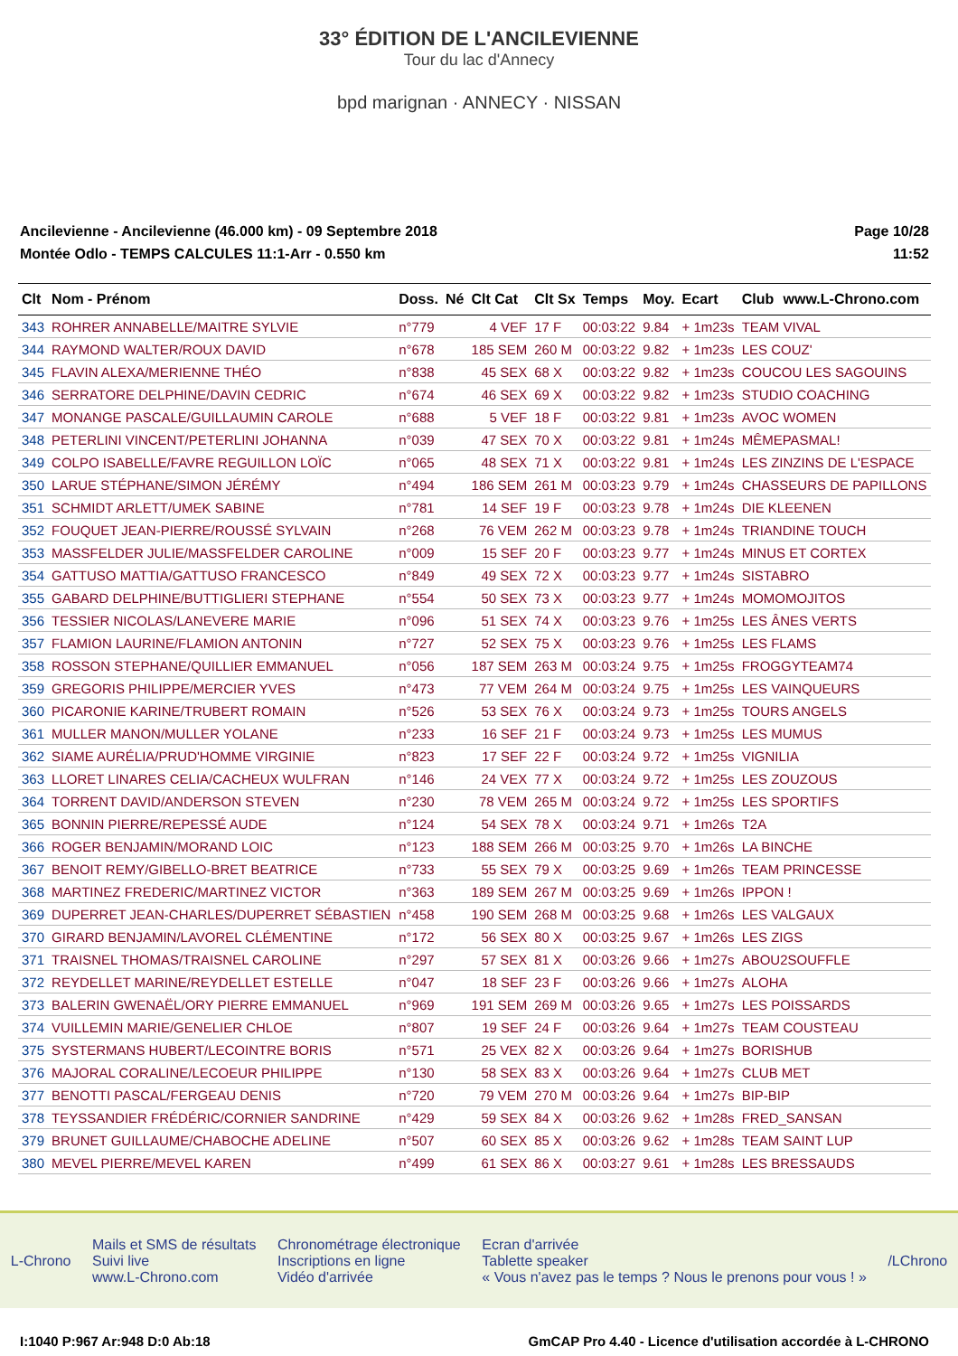33° ÉDITION DE L'ANCILEVIENNE
Tour du lac d'Annecy
bpd marignan · ANNECY · NISSAN
Ancilevienne - Ancilevienne (46.000 km) - 09 Septembre 2018
Montée Odlo - TEMPS CALCULES 11:1-Arr - 0.550 km
Page 10/28
11:52
| Clt | Nom - Prénom | Doss. | Né | Clt Cat | Clt Sx | Temps | Moy. | Ecart | Club | www.L-Chrono.com |
| --- | --- | --- | --- | --- | --- | --- | --- | --- | --- | --- |
| 343 | ROHRER ANNABELLE/MAITRE SYLVIE | n°779 | | 4 VEF | 17 F | 00:03:22 | 9.84 | + 1m23s | TEAM VIVAL | |
| 344 | RAYMOND WALTER/ROUX DAVID | n°678 | | 185 SEM | 260 M | 00:03:22 | 9.82 | + 1m23s | LES COUZ' | |
| 345 | FLAVIN ALEXA/MERIENNE THÉO | n°838 | | 45 SEX | 68 X | 00:03:22 | 9.82 | + 1m23s | COUCOU LES SAGOUINS | |
| 346 | SERRATORE DELPHINE/DAVIN CEDRIC | n°674 | | 46 SEX | 69 X | 00:03:22 | 9.82 | + 1m23s | STUDIO COACHING | |
| 347 | MONANGE PASCALE/GUILLAUMIN CAROLE | n°688 | | 5 VEF | 18 F | 00:03:22 | 9.81 | + 1m23s | AVOC WOMEN | |
| 348 | PETERLINI VINCENT/PETERLINI JOHANNA | n°039 | | 47 SEX | 70 X | 00:03:22 | 9.81 | + 1m24s | MÊMEPASMAL! | |
| 349 | COLPO ISABELLE/FAVRE REGUILLON LOÏC | n°065 | | 48 SEX | 71 X | 00:03:22 | 9.81 | + 1m24s | LES ZINZINS DE L'ESPACE | |
| 350 | LARUE STÉPHANE/SIMON JÉRÉMY | n°494 | | 186 SEM | 261 M | 00:03:23 | 9.79 | + 1m24s | CHASSEURS DE PAPILLONS | |
| 351 | SCHMIDT ARLETT/UMEK SABINE | n°781 | | 14 SEF | 19 F | 00:03:23 | 9.78 | + 1m24s | DIE KLEENEN | |
| 352 | FOUQUET JEAN-PIERRE/ROUSSÉ SYLVAIN | n°268 | | 76 VEM | 262 M | 00:03:23 | 9.78 | + 1m24s | TRIANDINE TOUCH | |
| 353 | MASSFELDER JULIE/MASSFELDER CAROLINE | n°009 | | 15 SEF | 20 F | 00:03:23 | 9.77 | + 1m24s | MINUS ET CORTEX | |
| 354 | GATTUSO MATTIA/GATTUSO FRANCESCO | n°849 | | 49 SEX | 72 X | 00:03:23 | 9.77 | + 1m24s | SISTABRO | |
| 355 | GABARD DELPHINE/BUTTIGLIERI STEPHANE | n°554 | | 50 SEX | 73 X | 00:03:23 | 9.77 | + 1m24s | MOMOMOJITOS | |
| 356 | TESSIER NICOLAS/LANEVERE MARIE | n°096 | | 51 SEX | 74 X | 00:03:23 | 9.76 | + 1m25s | LES ÂNES VERTS | |
| 357 | FLAMION LAURINE/FLAMION ANTONIN | n°727 | | 52 SEX | 75 X | 00:03:23 | 9.76 | + 1m25s | LES FLAMS | |
| 358 | ROSSON STEPHANE/QUILLIER EMMANUEL | n°056 | | 187 SEM | 263 M | 00:03:24 | 9.75 | + 1m25s | FROGGYTEAM74 | |
| 359 | GREGORIS PHILIPPE/MERCIER YVES | n°473 | | 77 VEM | 264 M | 00:03:24 | 9.75 | + 1m25s | LES VAINQUEURS | |
| 360 | PICARONIE KARINE/TRUBERT ROMAIN | n°526 | | 53 SEX | 76 X | 00:03:24 | 9.73 | + 1m25s | TOURS ANGELS | |
| 361 | MULLER MANON/MULLER YOLANE | n°233 | | 16 SEF | 21 F | 00:03:24 | 9.73 | + 1m25s | LES MUMUS | |
| 362 | SIAME AURÉLIA/PRUD'HOMME VIRGINIE | n°823 | | 17 SEF | 22 F | 00:03:24 | 9.72 | + 1m25s | VIGNILIA | |
| 363 | LLORET LINARES CELIA/CACHEUX WULFRAN | n°146 | | 24 VEX | 77 X | 00:03:24 | 9.72 | + 1m25s | LES ZOUZOUS | |
| 364 | TORRENT DAVID/ANDERSON STEVEN | n°230 | | 78 VEM | 265 M | 00:03:24 | 9.72 | + 1m25s | LES SPORTIFS | |
| 365 | BONNIN PIERRE/REPESSÉ AUDE | n°124 | | 54 SEX | 78 X | 00:03:24 | 9.71 | + 1m26s | T2A | |
| 366 | ROGER BENJAMIN/MORAND LOIC | n°123 | | 188 SEM | 266 M | 00:03:25 | 9.70 | + 1m26s | LA BINCHE | |
| 367 | BENOIT REMY/GIBELLO-BRET BEATRICE | n°733 | | 55 SEX | 79 X | 00:03:25 | 9.69 | + 1m26s | TEAM PRINCESSE | |
| 368 | MARTINEZ FREDERIC/MARTINEZ VICTOR | n°363 | | 189 SEM | 267 M | 00:03:25 | 9.69 | + 1m26s | IPPON ! | |
| 369 | DUPERRET JEAN-CHARLES/DUPERRET SÉBASTIEN | n°458 | | 190 SEM | 268 M | 00:03:25 | 9.68 | + 1m26s | LES VALGAUX | |
| 370 | GIRARD BENJAMIN/LAVOREL CLÉMENTINE | n°172 | | 56 SEX | 80 X | 00:03:25 | 9.67 | + 1m26s | LES ZIGS | |
| 371 | TRAISNEL THOMAS/TRAISNEL CAROLINE | n°297 | | 57 SEX | 81 X | 00:03:26 | 9.66 | + 1m27s | ABOU2SOUFFLE | |
| 372 | REYDELLET MARINE/REYDELLET ESTELLE | n°047 | | 18 SEF | 23 F | 00:03:26 | 9.66 | + 1m27s | ALOHA | |
| 373 | BALERIN GWENAËL/ORY PIERRE EMMANUEL | n°969 | | 191 SEM | 269 M | 00:03:26 | 9.65 | + 1m27s | LES POISSARDS | |
| 374 | VUILLEMIN MARIE/GENELIER CHLOE | n°807 | | 19 SEF | 24 F | 00:03:26 | 9.64 | + 1m27s | TEAM COUSTEAU | |
| 375 | SYSTERMANS HUBERT/LECOINTRE BORIS | n°571 | | 25 VEX | 82 X | 00:03:26 | 9.64 | + 1m27s | BORISHUB | |
| 376 | MAJORAL CORALINE/LECOEUR PHILIPPE | n°130 | | 58 SEX | 83 X | 00:03:26 | 9.64 | + 1m27s | CLUB MET | |
| 377 | BENOTTI PASCAL/FERGEAU DENIS | n°720 | | 79 VEM | 270 M | 00:03:26 | 9.64 | + 1m27s | BIP-BIP | |
| 378 | TEYSSANDIER FRÉDÉRIC/CORNIER SANDRINE | n°429 | | 59 SEX | 84 X | 00:03:26 | 9.62 | + 1m28s | FRED_SANSAN | |
| 379 | BRUNET GUILLAUME/CHABOCHE ADELINE | n°507 | | 60 SEX | 85 X | 00:03:26 | 9.62 | + 1m28s | TEAM SAINT LUP | |
| 380 | MEVEL PIERRE/MEVEL KAREN | n°499 | | 61 SEX | 86 X | 00:03:27 | 9.61 | + 1m28s | LES BRESSAUDS | |
L-Chrono
Mails et SMS de résultats
Suivi live
www.L-Chrono.com
Chronométrage électronique
Inscriptions en ligne
Vidéo d'arrivée
Ecran d'arrivée
Tablette speaker
« Vous n'avez pas le temps ? Nous le prenons pour vous ! »
/LChrono
I:1040 P:967 Ar:948 D:0 Ab:18 GmCAP Pro 4.40 - Licence d'utilisation accordée à L-CHRONO